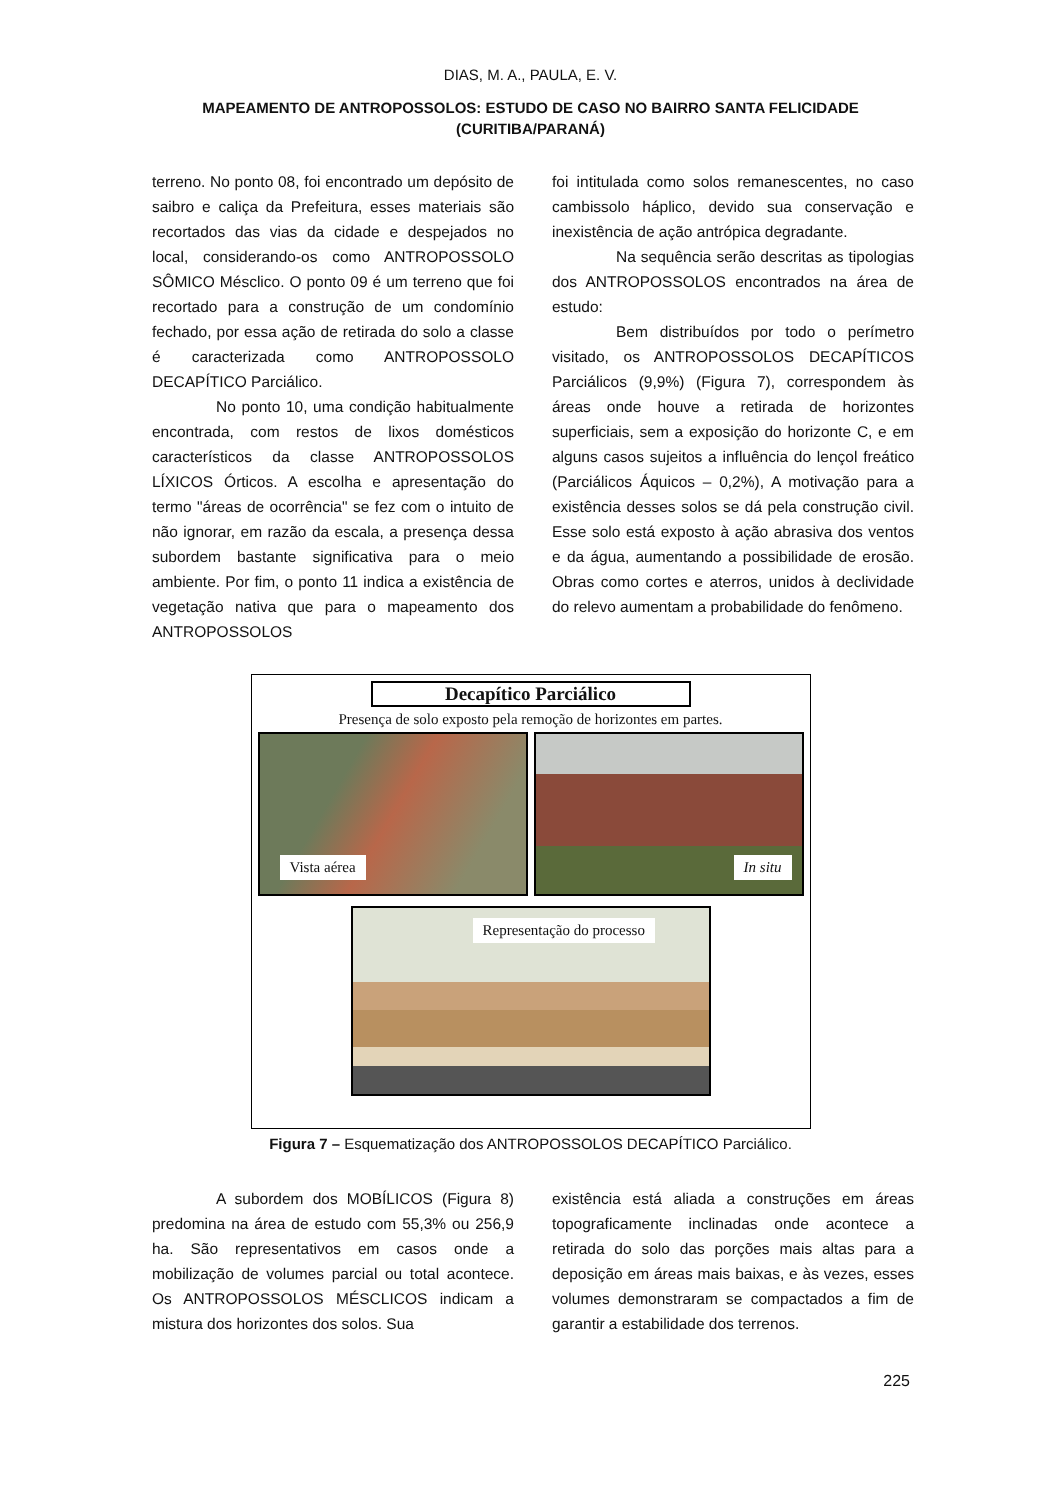DIAS, M. A., PAULA, E. V.
MAPEAMENTO DE ANTROPOSSOLOS: ESTUDO DE CASO NO BAIRRO SANTA FELICIDADE (CURITIBA/PARANÁ)
terreno. No ponto 08, foi encontrado um depósito de saibro e caliça da Prefeitura, esses materiais são recortados das vias da cidade e despejados no local, considerando-os como ANTROPOSSOLO SÔMICO Mésclico. O ponto 09 é um terreno que foi recortado para a construção de um condomínio fechado, por essa ação de retirada do solo a classe é caracterizada como ANTROPOSSOLO DECAPÍTICO Parciálico.
No ponto 10, uma condição habitualmente encontrada, com restos de lixos domésticos característicos da classe ANTROPOSSOLOS LÍXICOS Órticos. A escolha e apresentação do termo "áreas de ocorrência" se fez com o intuito de não ignorar, em razão da escala, a presença dessa subordem bastante significativa para o meio ambiente. Por fim, o ponto 11 indica a existência de vegetação nativa que para o mapeamento dos ANTROPOSSOLOS
foi intitulada como solos remanescentes, no caso cambissolo háplico, devido sua conservação e inexistência de ação antrópica degradante.
Na sequência serão descritas as tipologias dos ANTROPOSSOLOS encontrados na área de estudo:
Bem distribuídos por todo o perímetro visitado, os ANTROPOSSOLOS DECAPÍTICOS Parciálicos (9,9%) (Figura 7), correspondem às áreas onde houve a retirada de horizontes superficiais, sem a exposição do horizonte C, e em alguns casos sujeitos a influência do lençol freático (Parciálicos Áquicos – 0,2%), A motivação para a existência desses solos se dá pela construção civil. Esse solo está exposto à ação abrasiva dos ventos e da água, aumentando a possibilidade de erosão. Obras como cortes e aterros, unidos à declividade do relevo aumentam a probabilidade do fenômeno.
Decapítico Parciálico
Presença de solo exposto pela remoção de horizontes em partes.
Vista aérea
In situ
Representação do processo
Figura 7 – Esquematização dos ANTROPOSSOLOS DECAPÍTICO Parciálico.
A subordem dos MOBÍLICOS (Figura 8) predomina na área de estudo com 55,3% ou 256,9 ha. São representativos em casos onde a mobilização de volumes parcial ou total acontece. Os ANTROPOSSOLOS MÉSCLICOS indicam a mistura dos horizontes dos solos. Sua
existência está aliada a construções em áreas topograficamente inclinadas onde acontece a retirada do solo das porções mais altas para a deposição em áreas mais baixas, e às vezes, esses volumes demonstraram se compactados a fim de garantir a estabilidade dos terrenos.
225